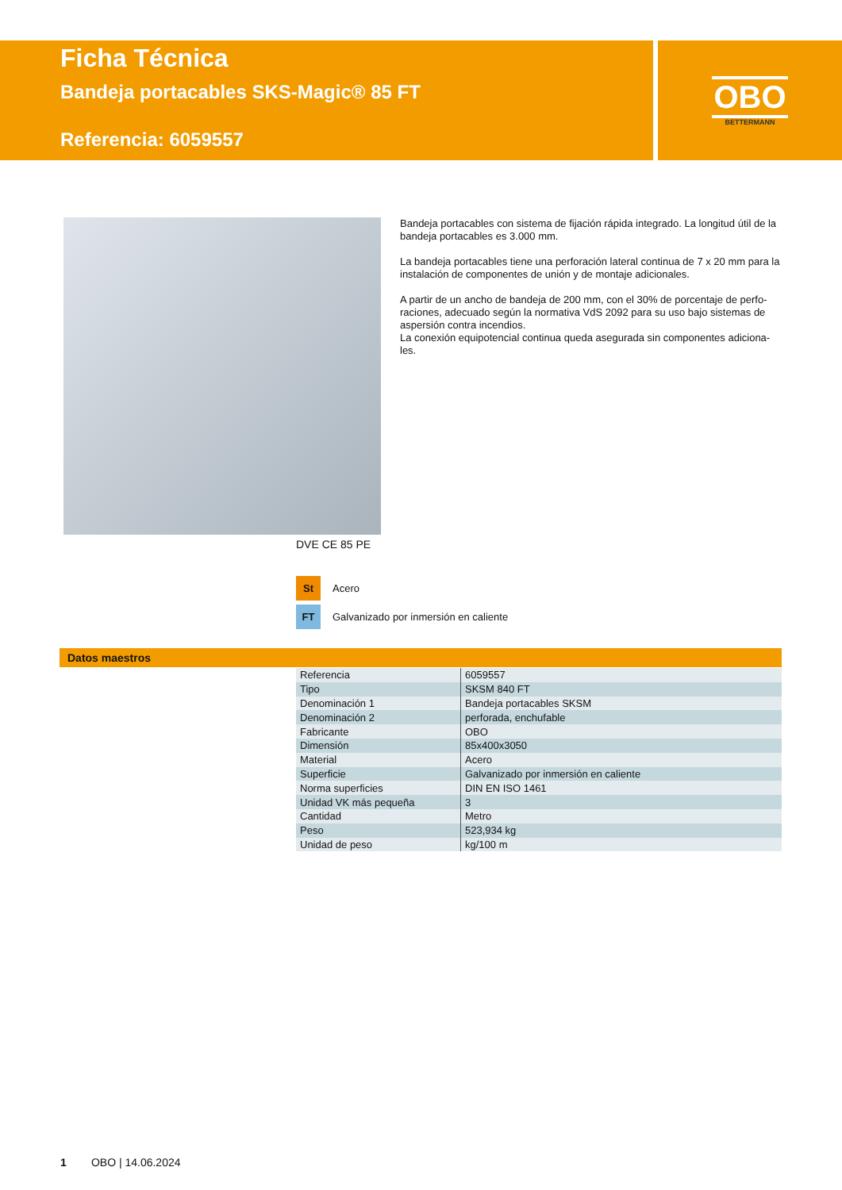Ficha Técnica
Bandeja portacables SKS-Magic® 85 FT
Referencia: 6059557
OBO
BETTERMANN
Bandeja portacables con sistema de fijación rápida integrado. La longitud útil de la bandeja portacables es 3.000 mm.
La bandeja portacables tiene una perforación lateral continua de 7 x 20 mm para la instalación de componentes de unión y de montaje adicionales.
A partir de un ancho de bandeja de 200 mm, con el 30% de porcentaje de perfo-raciones, adecuado según la normativa VdS 2092 para su uso bajo sistemas de aspersión contra incendios.
La conexión equipotencial continua queda asegurada sin componentes adiciona-les.
DVE CE 85 PE
St Acero
FT Galvanizado por inmersión en caliente
Datos maestros
| Referencia | 6059557 |
| Tipo | SKSM 840 FT |
| Denominación 1 | Bandeja portacables SKSM |
| Denominación 2 | perforada, enchufable |
| Fabricante | OBO |
| Dimensión | 85x400x3050 |
| Material | Acero |
| Superficie | Galvanizado por inmersión en caliente |
| Norma superficies | DIN EN ISO 1461 |
| Unidad VK más pequeña | 3 |
| Cantidad | Metro |
| Peso | 523,934 kg |
| Unidad de peso | kg/100 m |
1 OBO | 14.06.2024